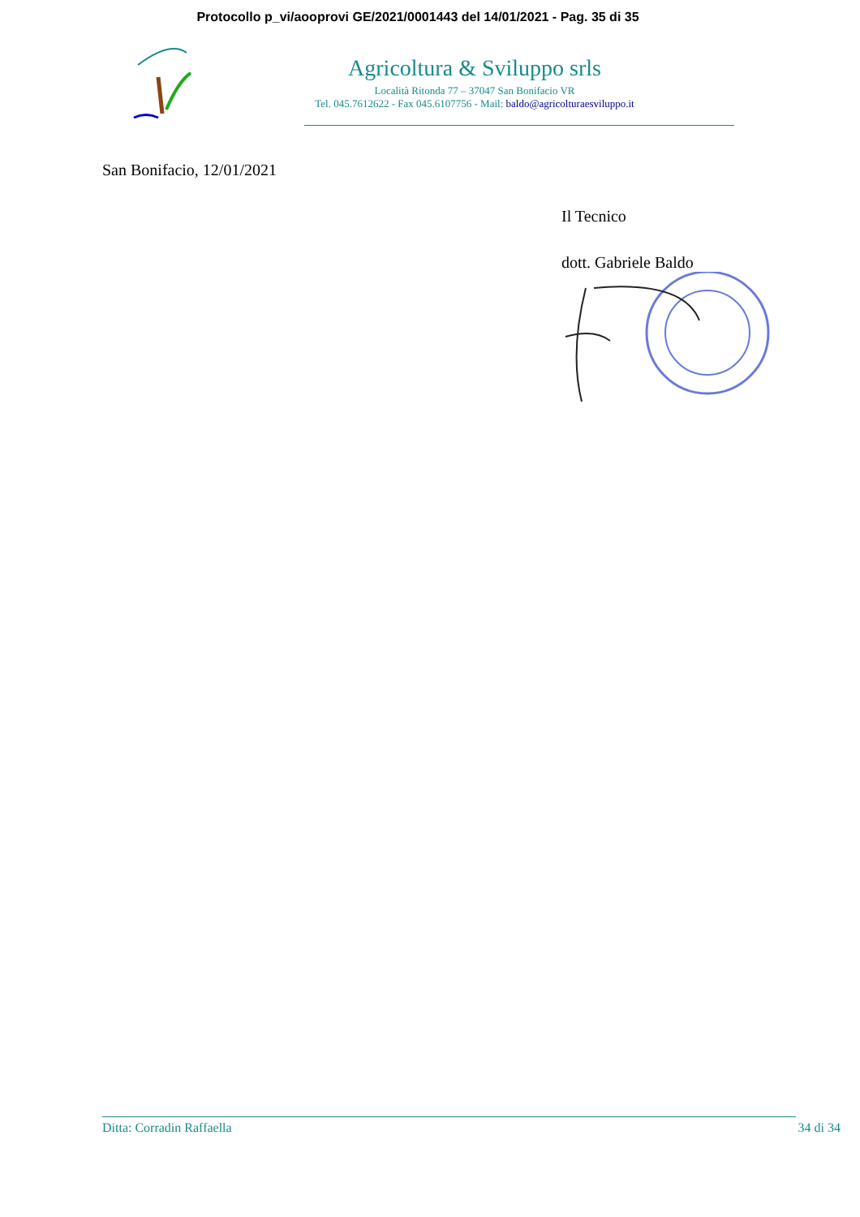Protocollo p_vi/aooprovi GE/2021/0001443 del 14/01/2021 - Pag. 35 di 35
Agricoltura & Sviluppo srls
Località Ritonda 77 – 37047 San Bonifacio VR
Tel. 045.7612622 - Fax 045.6107756 - Mail: baldo@agricolturaesviluppo.it
San Bonifacio, 12/01/2021
Il Tecnico
dott. Gabriele Baldo
Ditta: Corradin Raffaella 34 di 34